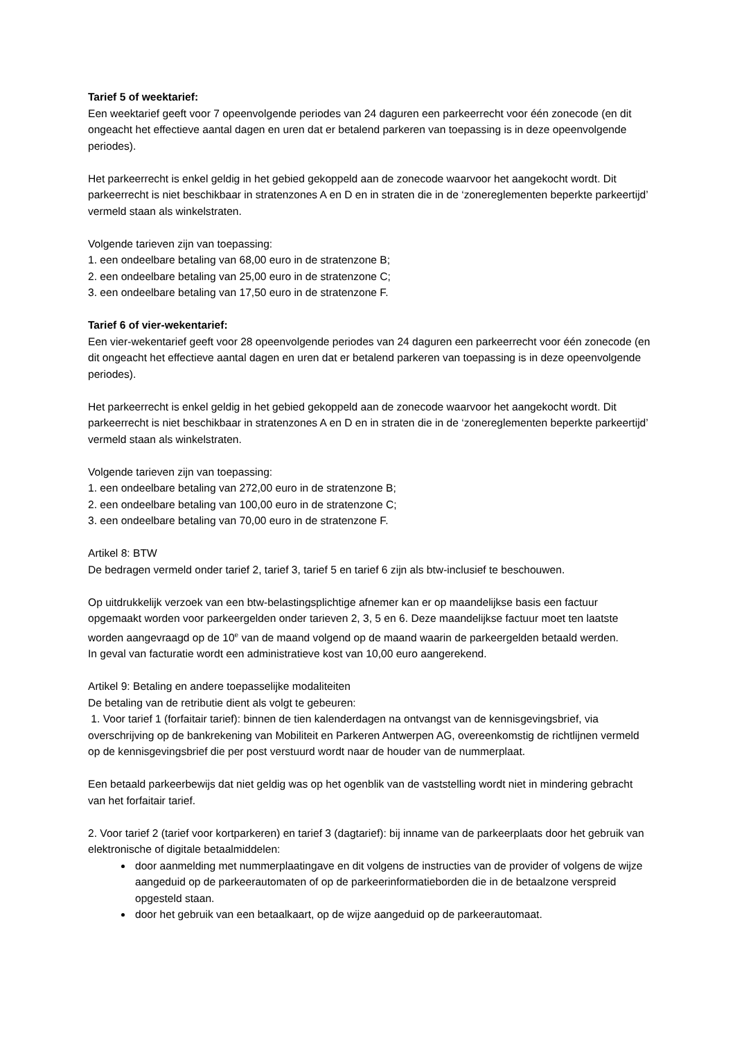Tarief 5 of weektarief:
Een weektarief geeft voor 7 opeenvolgende periodes van 24 daguren een parkeerrecht voor één zonecode (en dit ongeacht het effectieve aantal dagen en uren dat er betalend parkeren van toepassing is in deze opeenvolgende periodes).
Het parkeerrecht is enkel geldig in het gebied gekoppeld aan de zonecode waarvoor het aangekocht wordt. Dit parkeerrecht is niet beschikbaar in stratenzones A en D en in straten die in de ‘zonereglementen beperkte parkeertijd’ vermeld staan als winkelstraten.
Volgende tarieven zijn van toepassing:
1. een ondeelbare betaling van 68,00 euro in de stratenzone B;
2. een ondeelbare betaling van 25,00 euro in de stratenzone C;
3. een ondeelbare betaling van 17,50 euro in de stratenzone F.
Tarief 6 of vier-wekentarief:
Een vier-wekentarief geeft voor 28 opeenvolgende periodes van 24 daguren een parkeerrecht voor één zonecode (en dit ongeacht het effectieve aantal dagen en uren dat er betalend parkeren van toepassing is in deze opeenvolgende periodes).
Het parkeerrecht is enkel geldig in het gebied gekoppeld aan de zonecode waarvoor het aangekocht wordt. Dit parkeerrecht is niet beschikbaar in stratenzones A en D en in straten die in de ‘zonereglementen beperkte parkeertijd’ vermeld staan als winkelstraten.
Volgende tarieven zijn van toepassing:
1. een ondeelbare betaling van 272,00 euro in de stratenzone B;
2. een ondeelbare betaling van 100,00 euro in de stratenzone C;
3. een ondeelbare betaling van 70,00 euro in de stratenzone F.
Artikel 8: BTW
De bedragen vermeld onder tarief 2, tarief 3, tarief 5 en tarief 6 zijn als btw-inclusief te beschouwen.
Op uitdrukkelijk verzoek van een btw-belastingsplichtige afnemer kan er op maandelijkse basis een factuur opgemaakt worden voor parkeergelden onder tarieven 2, 3, 5 en 6. Deze maandelijkse factuur moet ten laatste worden aangevraagd op de 10<sup>e</sup> van de maand volgend op de maand waarin de parkeergelden betaald werden.
In geval van facturatie wordt een administratieve kost van 10,00 euro aangerekend.
Artikel 9: Betaling en andere toepasselijke modaliteiten
De betaling van de retributie dient als volgt te gebeuren:
1. Voor tarief 1 (forfaitair tarief): binnen de tien kalenderdagen na ontvangst van de kennisgevingsbrief, via overschrijving op de bankrekening van Mobiliteit en Parkeren Antwerpen AG, overeenkomstig de richtlijnen vermeld op de kennisgevingsbrief die per post verstuurd wordt naar de houder van de nummerplaat.
Een betaald parkeerbewijs dat niet geldig was op het ogenblik van de vaststelling wordt niet in mindering gebracht van het forfaitair tarief.
2. Voor tarief 2 (tarief voor kortparkeren) en tarief 3 (dagtarief): bij inname van de parkeerplaats door het gebruik van elektronische of digitale betaalmiddelen:
door aanmelding met nummerplaatingave en dit volgens de instructies van de provider of volgens de wijze aangeduid op de parkeerautomaten of op de parkeerinformatieborden die in de betaalzone verspreid opgesteld staan.
door het gebruik van een betaalkaart, op de wijze aangeduid op de parkeerautomaat.